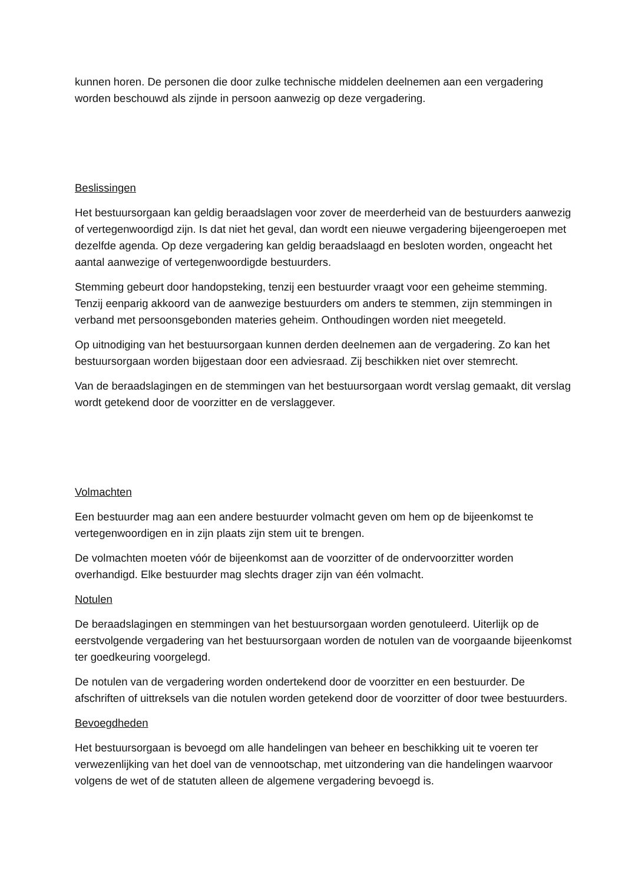kunnen horen. De personen die door zulke technische middelen deelnemen aan een vergadering worden beschouwd als zijnde in persoon aanwezig op deze vergadering.
Beslissingen
Het bestuursorgaan kan geldig beraadslagen voor zover de meerderheid van de bestuurders aanwezig of vertegenwoordigd zijn. Is dat niet het geval, dan wordt een nieuwe vergadering bijeengeroepen met dezelfde agenda. Op deze vergadering kan geldig beraadslaagd en besloten worden, ongeacht het aantal aanwezige of vertegenwoordigde bestuurders.
Stemming gebeurt door handopsteking, tenzij een bestuurder vraagt voor een geheime stemming. Tenzij eenparig akkoord van de aanwezige bestuurders om anders te stemmen, zijn stemmingen in verband met persoonsgebonden materies geheim. Onthoudingen worden niet meegeteld.
Op uitnodiging van het bestuursorgaan kunnen derden deelnemen aan de vergadering. Zo kan het bestuursorgaan worden bijgestaan door een adviesraad. Zij beschikken niet over stemrecht.
Van de beraadslagingen en de stemmingen van het bestuursorgaan wordt verslag gemaakt, dit verslag wordt getekend door de voorzitter en de verslaggever.
Volmachten
Een bestuurder mag aan een andere bestuurder volmacht geven om hem op de bijeenkomst te vertegenwoordigen en in zijn plaats zijn stem uit te brengen.
De volmachten moeten vóór de bijeenkomst aan de voorzitter of de ondervoorzitter worden overhandigd. Elke bestuurder mag slechts drager zijn van één volmacht.
Notulen
De beraadslagingen en stemmingen van het bestuursorgaan worden genotuleerd. Uiterlijk op de eerstvolgende vergadering van het bestuursorgaan worden de notulen van de voorgaande bijeenkomst ter goedkeuring voorgelegd.
De notulen van de vergadering worden ondertekend door de voorzitter en een bestuurder. De afschriften of uittreksels van die notulen worden getekend door de voorzitter of door twee bestuurders.
Bevoegdheden
Het bestuursorgaan is bevoegd om alle handelingen van beheer en beschikking uit te voeren ter verwezenlijking van het doel van de vennootschap, met uitzondering van die handelingen waarvoor volgens de wet of de statuten alleen de algemene vergadering bevoegd is.